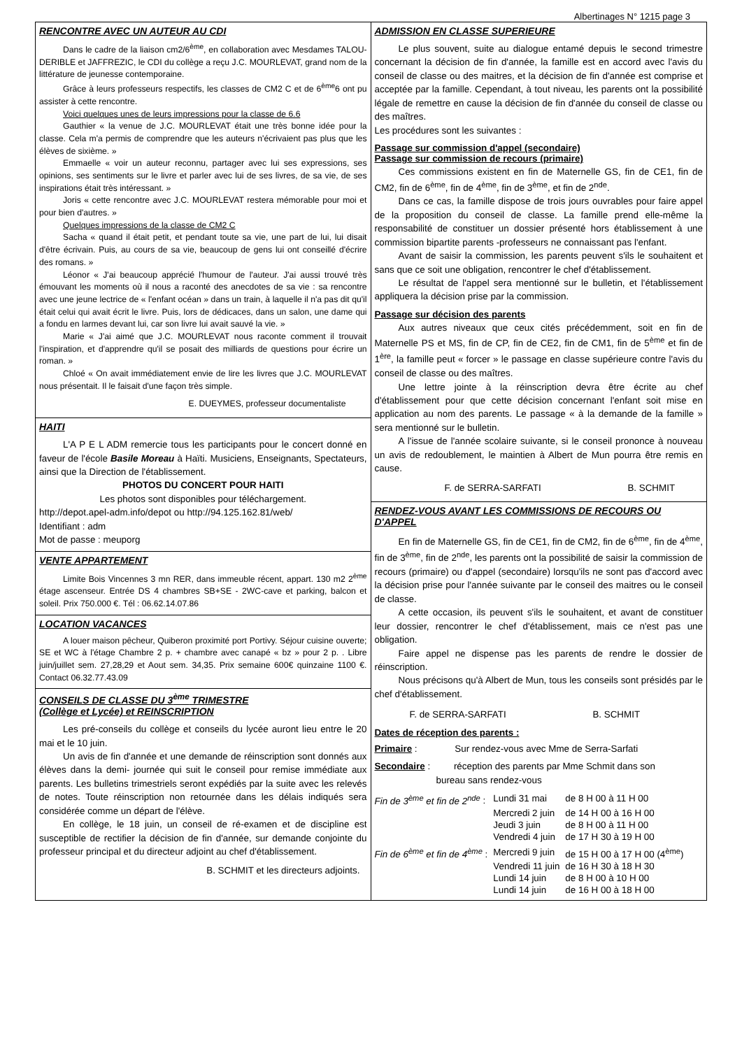Albertinages N° 1215 page 3
RENCONTRE AVEC UN AUTEUR AU CDI
Dans le cadre de la liaison cm2/6<sup>ème</sup>, en collaboration avec Mesdames TALOU-DERIBLE et JAFFREZIC, le CDI du collège a reçu J.C. MOURLEVAT, grand nom de la littérature de jeunesse contemporaine.
Grâce à leurs professeurs respectifs, les classes de CM2 C et de 6<sup>ème</sup>6 ont pu assister à cette rencontre.
Voici quelques unes de leurs impressions pour la classe de 6.6
Gauthier « la venue de J.C. MOURLEVAT était une très bonne idée pour la classe. Cela m'a permis de comprendre que les auteurs n'écrivaient pas plus que les élèves de sixième. »
Emmaelle « voir un auteur reconnu, partager avec lui ses expressions, ses opinions, ses sentiments sur le livre et parler avec lui de ses livres, de sa vie, de ses inspirations était très intéressant. »
Joris « cette rencontre avec J.C. MOURLEVAT restera mémorable pour moi et pour bien d'autres. »
Quelques impressions de la classe de CM2 C
Sacha « quand il était petit, et pendant toute sa vie, une part de lui, lui disait d'être écrivain. Puis, au cours de sa vie, beaucoup de gens lui ont conseillé d'écrire des romans. »
Léonor « J'ai beaucoup apprécié l'humour de l'auteur. J'ai aussi trouvé très émouvant les moments où il nous a raconté des anecdotes de sa vie : sa rencontre avec une jeune lectrice de « l'enfant océan » dans un train, à laquelle il n'a pas dit qu'il était celui qui avait écrit le livre. Puis, lors de dédicaces, dans un salon, une dame qui a fondu en larmes devant lui, car son livre lui avait sauvé la vie. »
Marie « J'ai aimé que J.C. MOURLEVAT nous raconte comment il trouvait l'inspiration, et d'apprendre qu'il se posait des milliards de questions pour écrire un roman. »
Chloé « On avait immédiatement envie de lire les livres que J.C. MOURLEVAT nous présentait. Il le faisait d'une façon très simple.
E. DUEYMES, professeur documentaliste
HAITI
L'A P E L ADM remercie tous les participants pour le concert donné en faveur de l'école Basile Moreau à Haïti. Musiciens, Enseignants, Spectateurs, ainsi que la Direction de l'établissement.
PHOTOS DU CONCERT POUR HAITI
Les photos sont disponibles pour téléchargement.
http://depot.apel-adm.info/depot ou http://94.125.162.81/web/
Identifiant : adm
Mot de passe : meuporg
VENTE APPARTEMENT
Limite Bois Vincennes 3 mn RER, dans immeuble récent, appart. 130 m2 2<sup>ème</sup> étage ascenseur. Entrée DS 4 chambres SB+SE - 2WC-cave et parking, balcon et soleil. Prix 750.000 €. Tél : 06.62.14.07.86
LOCATION VACANCES
A louer maison pêcheur, Quiberon proximité port Portivy. Séjour cuisine ouverte; SE et WC à l'étage Chambre 2 p. + chambre avec canapé « bz » pour 2 p. . Libre juin/juillet sem. 27,28,29 et Aout sem. 34,35. Prix semaine 600€ quinzaine 1100 €. Contact 06.32.77.43.09
CONSEILS DE CLASSE DU 3<sup>ème</sup> TRIMESTRE
(Collège et Lycée) et REINSCRIPTION
Les pré-conseils du collège et conseils du lycée auront lieu entre le 20 mai et le 10 juin.
Un avis de fin d'année et une demande de réinscription sont donnés aux élèves dans la demi- journée qui suit le conseil pour remise immédiate aux parents. Les bulletins trimestriels seront expédiés par la suite avec les relevés de notes. Toute réinscription non retournée dans les délais indiqués sera considérée comme un départ de l'élève.
En collège, le 18 juin, un conseil de ré-examen et de discipline est susceptible de rectifier la décision de fin d'année, sur demande conjointe du professeur principal et du directeur adjoint au chef d'établissement.
B. SCHMIT et les directeurs adjoints.
ADMISSION EN CLASSE SUPERIEURE
Le plus souvent, suite au dialogue entamé depuis le second trimestre concernant la décision de fin d'année, la famille est en accord avec l'avis du conseil de classe ou des maitres, et la décision de fin d'année est comprise et acceptée par la famille. Cependant, à tout niveau, les parents ont la possibilité légale de remettre en cause la décision de fin d'année du conseil de classe ou des maîtres.
Les procédures sont les suivantes :
Passage sur commission d'appel (secondaire)
Passage sur commission de recours (primaire)
Ces commissions existent en fin de Maternelle GS, fin de CE1, fin de CM2, fin de 6<sup>ème</sup>, fin de 4<sup>ème</sup>, fin de 3<sup>ème</sup>, et fin de 2<sup>nde</sup>.
Dans ce cas, la famille dispose de trois jours ouvrables pour faire appel de la proposition du conseil de classe. La famille prend elle-même la responsabilité de constituer un dossier présenté hors établissement à une commission bipartite parents -professeurs ne connaissant pas l'enfant.
Avant de saisir la commission, les parents peuvent s'ils le souhaitent et sans que ce soit une obligation, rencontrer le chef d'établissement.
Le résultat de l'appel sera mentionné sur le bulletin, et l'établissement appliquera la décision prise par la commission.
Passage sur décision des parents
Aux autres niveaux que ceux cités précédemment, soit en fin de Maternelle PS et MS, fin de CP, fin de CE2, fin de CM1, fin de 5<sup>ème</sup> et fin de 1<sup>ère</sup>, la famille peut « forcer » le passage en classe supérieure contre l'avis du conseil de classe ou des maîtres.
Une lettre jointe à la réinscription devra être écrite au chef d'établissement pour que cette décision concernant l'enfant soit mise en application au nom des parents. Le passage « à la demande de la famille » sera mentionné sur le bulletin.
A l'issue de l'année scolaire suivante, si le conseil prononce à nouveau un avis de redoublement, le maintien à Albert de Mun pourra être remis en cause.
F. de SERRA-SARFATI B. SCHMIT
RENDEZ-VOUS AVANT LES COMMISSIONS DE RECOURS OU D'APPEL
En fin de Maternelle GS, fin de CE1, fin de CM2, fin de 6<sup>ème</sup>, fin de 4<sup>ème</sup>, fin de 3<sup>ème</sup>, fin de 2<sup>nde</sup>, les parents ont la possibilité de saisir la commission de recours (primaire) ou d'appel (secondaire) lorsqu'ils ne sont pas d'accord avec la décision prise pour l'année suivante par le conseil des maitres ou le conseil de classe.
A cette occasion, ils peuvent s'ils le souhaitent, et avant de constituer leur dossier, rencontrer le chef d'établissement, mais ce n'est pas une obligation.
Faire appel ne dispense pas les parents de rendre le dossier de réinscription.
Nous précisons qu'à Albert de Mun, tous les conseils sont présidés par le chef d'établissement.
F. de SERRA-SARFATI B. SCHMIT
Dates de réception des parents :
Primaire : Sur rendez-vous avec Mme de Serra-Sarfati
Secondaire : réception des parents par Mme Schmit dans son
bureau sans rendez-vous
| Fin de 3<sup>ème</sup> et fin de 2<sup>nde</sup> : | Lundi 31 mai | de 8 H 00 à 11 H 00 |
| | Mercredi 2 juin | de 14 H 00 à 16 H 00 |
| | Jeudi 3 juin | de 8 H 00 à 11 H 00 |
| | Vendredi 4 juin | de 17 H 30 à 19 H 00 |
| Fin de 6<sup>ème</sup> et fin de 4<sup>ème</sup> : | Mercredi 9 juin | de 15 H 00 à 17 H 00 (4<sup>ème</sup>) |
| | Vendredi 11 juin | de 16 H 30 à 18 H 30 |
| | Lundi 14 juin | de 8 H 00 à 10 H 00 |
| | Lundi 14 juin | de 16 H 00 à 18 H 00 |